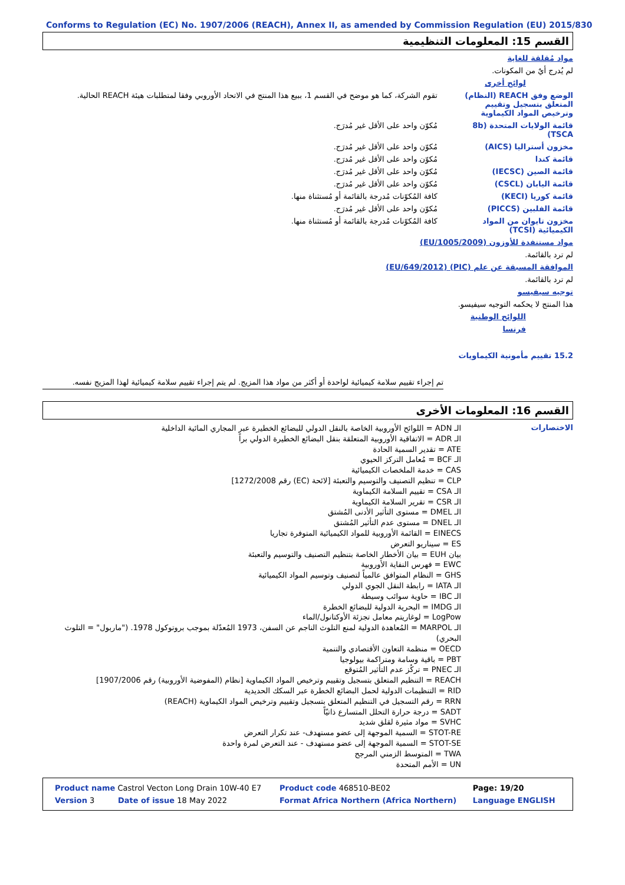Conforms to Regulation (EC) No. 1907/2006 (REACH), Annex II, as amended by Commission Regulation (EU) 2015/830
القسم 15: المعلومات التنظيمية
مواد مُقلقة للغاية
لم يُدرج أيٌ من المكونات.
لوائح أخرى
الوضع وفق REACH (النظام) المتعلق بتسجيل وتقييم وترخيص المواد الكيماوية
تقوم الشركة، كما هو موضح في القسم 1، ببيع هذا المنتج في الاتحاد الأوروبي وفقا لمتطلبات هيئة REACH الحالية.
قائمة الولايات المتحدة (8b TSCA)
مُكوّن واحد على الأقل غير مُدرَج.
مخزون أستراليا (AICS) مُكوّن واحد على الأقل غير مُدرَج.
قائمة كندا مُكوّن واحد على الأقل غير مُدرَج.
قائمة الصين (IECSC) مُكوّن واحد على الأقل غير مُدرَج.
قائمة اليابان (CSCL) مُكوّن واحد على الأقل غير مُدرَج.
قائمة كوريا (KECI) كافة المُكوّنات مُدرجة بالقائمة أو مُستثناة منها.
قائمة الفلبين (PICCS) مُكوّن واحد على الأقل غير مُدرَج.
مخزون تايوان من المواد الكيميائية (TCSI)
كافة المُكوّنات مُدرجة بالقائمة أو مُستثناة منها.
مواد مستنفدة للأوزون (EU/1005/2009)
لم ترد بالقائمة.
الموافقة المسبقة عن علم (PIC) (EU/649/2012)
لم ترد بالقائمة.
توجيه سيفيسو
هذا المنتج لا يحكمه التوجيه سيفيسو.
اللوائح الوطنية
فرنسا
15.2 تقييم مأمونية الكيماويات
تم إجراء تقييم سلامة كيميائية لواحدة أو أكثر من مواد هذا المزيج. لم يتم إجراء تقييم سلامة كيميائية لهذا المزيج نفسه.
القسم 16: المعلومات الأخرى
الاختصارات
الـ ADN = اللوائح الأوروبية الخاصة بالنقل الدولي للبضائع الخطيرة عبر المجاري المائية الداخلية
الـ ADR = الاتفاقية الأوروبية المتعلقة بنقل البضائع الخطيرة الدولي براً
ATE = تقدير السمية الحادة
الـ BCF = مُعامل التركز الحيوي
CAS = خدمة الملخصات الكيميائية
CLP = تنظيم التصنيف والتوسيم والتعبئة [لائحة (EC) رقم 1272/2008]
الـ CSA = تقييم السلامة الكيماوية
الـ CSR = تقرير السلامة الكيماوية
الـ DMEL = مستوى التأثير الأدنى المُشتق
الـ DNEL = مستوى عدم التأثير المُشتق
EINECS = القائمة الأوروبية للمواد الكيميائية المتوفرة تجاريا
ES = سيناريو التعرض
بيان EUH = بيان الأخطار الخاصة بتنظيم التصنيف والتوسيم والتعبئة
EWC = فهرس النفاية الأوروبية
GHS = النظام المتوافق عالمياً لتصنيف وتوسيم المواد الكيميائية
الـ IATA = رابطة النقل الجوي الدولي
الـ IBC = حاوية سوائب وسيطة
الـ IMDG = البحرية الدولية للبضائع الخطرة
LogPow = لوغاريتم معامل تجزئة الأوكتانول/الماء
الـ MARPOL = المُعاهدة الدولية لمنع التلوث الناجم عن السفن، 1973 المُعدّلة بموجب بروتوكول 1978. ("ماربول" = التلوث البحري)
OECD = منظمة التعاون الأقتصادي والتنمية
PBT = باقية وسامة ومتراكمة بيولوجيا
الـ PNEC = تركُز عدم التأثير المُتوقع
REACH = التنظيم المتعلق بتسجيل وتقييم وترخيص المواد الكيماوية [نظام (المفوضية الأوروبية) رقم 1907/2006]
RID = التنظيمات الدولية لحمل البضائع الخطرة عبر السكك الحديدية
RRN = رقم التسجيل في التنظيم المتعلق بتسجيل وتقييم وترخيص المواد الكيماوية (REACH)
SADT = درجة حرارة التحلل المتسارع ذاتيّاً
SVHC = مواد مثيرة لقلق شديد
STOT-RE = السمية الموجهة إلى عضو مستهدف- عند تكرار التعرض
STOT-SE = السمية الموجهة إلى عضو مستهدف - عند التعرض لمرة واحدة
TWA = المتوسط الزمني المرجح
UN = الأمم المتحدة
| Product name Castrol Vecton Long Drain 10W-40 E7 | | Product code 468510-BE02 | | Page: 19/20 |
| Version 3 | Date of issue 18 May 2022 | Format Africa Northern (Africa Northern) | Language ENGLISH | |